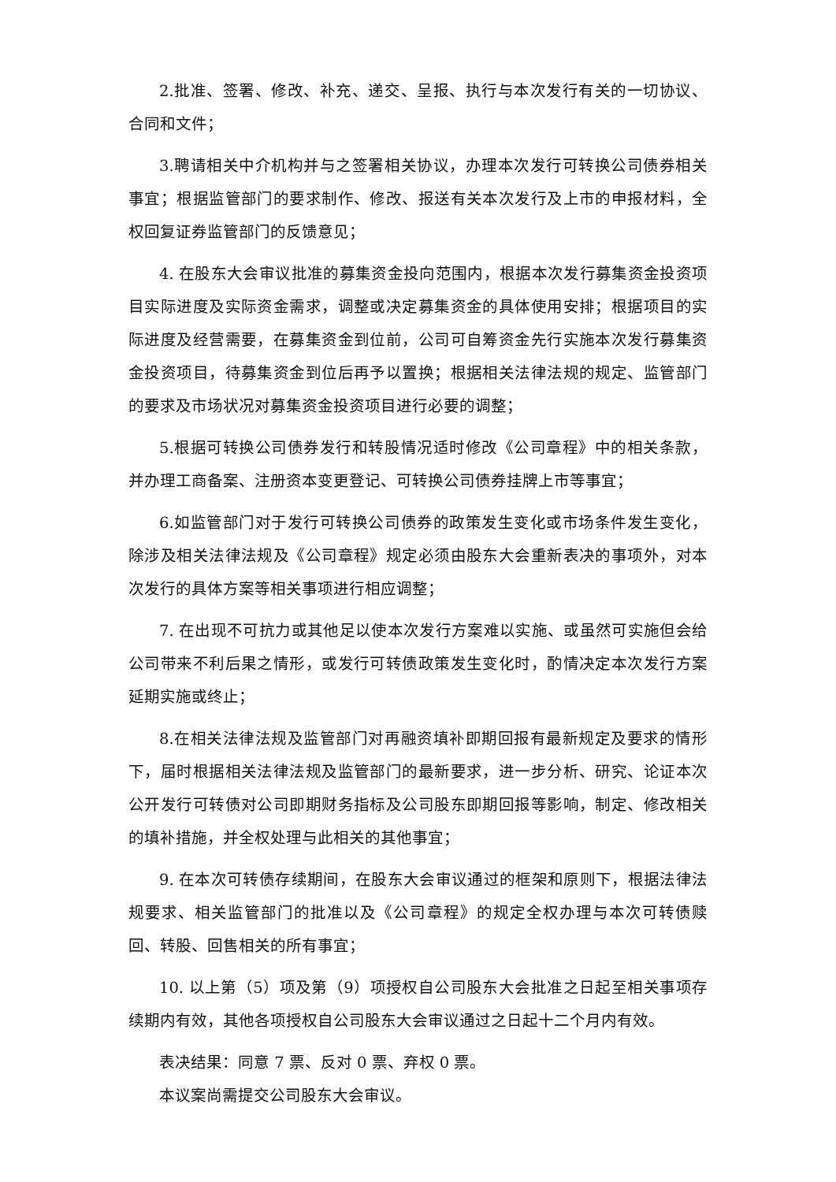2.批准、签署、修改、补充、递交、呈报、执行与本次发行有关的一切协议、合同和文件；
3.聘请相关中介机构并与之签署相关协议，办理本次发行可转换公司债券相关事宜；根据监管部门的要求制作、修改、报送有关本次发行及上市的申报材料，全权回复证券监管部门的反馈意见；
4. 在股东大会审议批准的募集资金投向范围内，根据本次发行募集资金投资项目实际进度及实际资金需求，调整或决定募集资金的具体使用安排；根据项目的实际进度及经营需要，在募集资金到位前，公司可自筹资金先行实施本次发行募集资金投资项目，待募集资金到位后再予以置换；根据相关法律法规的规定、监管部门的要求及市场状况对募集资金投资项目进行必要的调整；
5.根据可转换公司债券发行和转股情况适时修改《公司章程》中的相关条款，并办理工商备案、注册资本变更登记、可转换公司债券挂牌上市等事宜；
6.如监管部门对于发行可转换公司债券的政策发生变化或市场条件发生变化，除涉及相关法律法规及《公司章程》规定必须由股东大会重新表决的事项外，对本次发行的具体方案等相关事项进行相应调整；
7. 在出现不可抗力或其他足以使本次发行方案难以实施、或虽然可实施但会给公司带来不利后果之情形，或发行可转债政策发生变化时，酌情决定本次发行方案延期实施或终止；
8.在相关法律法规及监管部门对再融资填补即期回报有最新规定及要求的情形下，届时根据相关法律法规及监管部门的最新要求，进一步分析、研究、论证本次公开发行可转债对公司即期财务指标及公司股东即期回报等影响，制定、修改相关的填补措施，并全权处理与此相关的其他事宜；
9. 在本次可转债存续期间，在股东大会审议通过的框架和原则下，根据法律法规要求、相关监管部门的批准以及《公司章程》的规定全权办理与本次可转债赎回、转股、回售相关的所有事宜；
10. 以上第（5）项及第（9）项授权自公司股东大会批准之日起至相关事项存续期内有效，其他各项授权自公司股东大会审议通过之日起十二个月内有效。
表决结果：同意 7 票、反对 0 票、弃权 0 票。
本议案尚需提交公司股东大会审议。